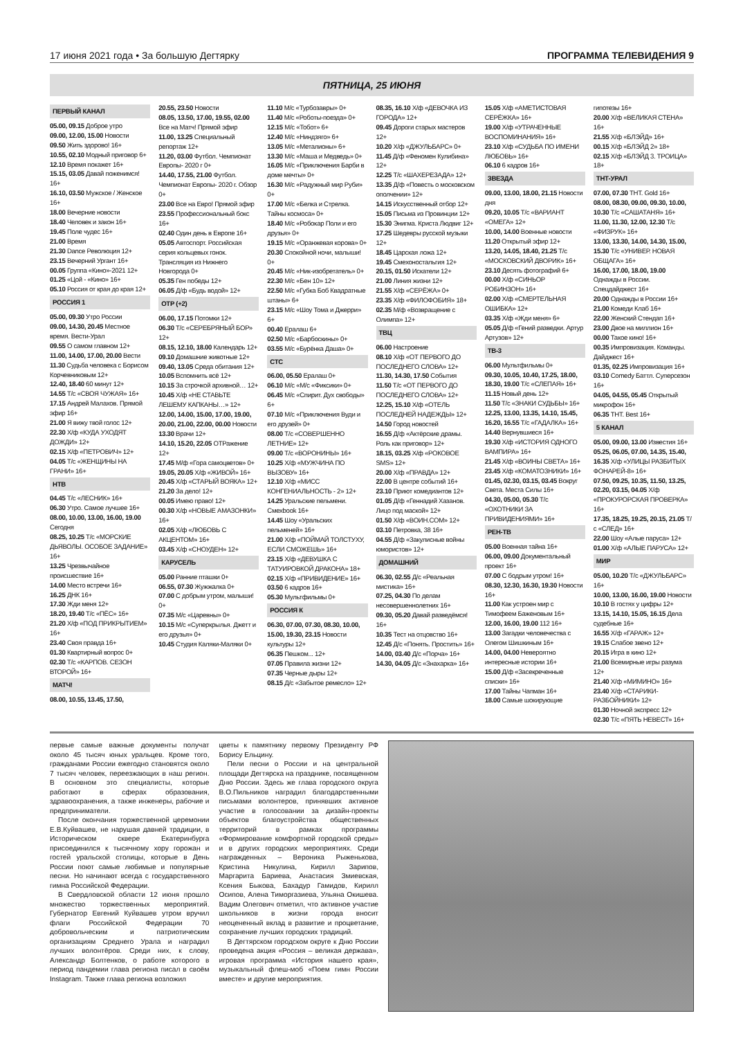17 июня 2021 года • За большую Дегтярку ПРОГРАММА ТЕЛЕВИДЕНИЯ 9
ПЯТНИЦА, 25 ИЮНЯ
ПЕРВЫЙ КАНАЛ
05.00, 09.15 Доброе утро
09.00, 12.00, 15.00 Новости
09.50 Жить здорово! 16+
10.55, 02.10 Модный приговор 6+
12.10 Время покажет 16+
15.15, 03.05 Давай поженимся! 16+
16.10, 03.50 Мужское / Женское 16+
18.00 Вечерние новости
18.40 Человек и закон 16+
19.45 Поле чудес 16+
21.00 Время
21.30 Dance Революция 12+
23.15 Вечерний Ургант 16+
00.05 Группа «Кино»-2021 12+
01.25 «Цой - «Кино» 16+
05.10 Россия от края до края 12+
РОССИЯ 1
05.00, 09.30 Утро России
09.00, 14.30, 20.45 Местное время. Вести-Урал
09.55 О самом главном 12+
11.00, 14.00, 17.00, 20.00 Вести
11.30 Судьба человека с Борисом Корчевниковым 12+
12.40, 18.40 60 минут 12+
14.55 Т/с «СВОЯ ЧУЖАЯ» 16+
17.15 Андрей Малахов. Прямой эфир 16+
21.00 Я вижу твой голос 12+
22.30 Х/ф «КУДА УХОДЯТ ДОЖДИ» 12+
02.15 Х/ф «ПЕТРОВИЧ» 12+
04.05 Т/с «ЖЕНЩИНЫ НА ГРАНИ» 16+
НТВ
04.45 Т/с «ЛЕСНИК» 16+
06.30 Утро. Самое лучшее 16+
08.00, 10.00, 13.00, 16.00, 19.00 Сегодня
08.25, 10.25 Т/с «МОРСКИЕ ДЬЯВОЛЫ. ОСОБОЕ ЗАДАНИЕ» 16+
13.25 Чрезвычайное происшествие 16+
14.00 Место встречи 16+
16.25 ДНК 16+
17.30 Жди меня 12+
18.20, 19.40 Т/с «ПЁС» 16+
21.20 Х/ф «ПОД ПРИКРЫТИЕМ» 16+
23.40 Своя правда 16+
01.30 Квартирный вопрос 0+
02.30 Т/с «КАРПОВ. СЕЗОН ВТОРОЙ» 16+
МАТЧ!
08.00, 10.55, 13.45, 17.50,
20.55, 23.50 Новости
08.05, 13.50, 17.00, 19.55, 02.00 Все на Матч! Прямой эфир
11.00, 13.25 Специальный репортаж 12+
11.20, 03.00 Футбол. Чемпионат Европы- 2020 г 0+
14.40, 17.55, 21.00 Футбол. Чемпионат Европы- 2020 г. Обзор 0+
23.00 Все на Евро! Прямой эфир
23.55 Профессиональный бокс 16+
02.40 Один день в Европе 16+
05.05 Автоспорт. Российская серия кольцевых гонок. Трансляция из Нижнего Новгорода 0+
05.35 Ген победы 12+
06.05 Д/ф «Будь водой» 12+
ОТР (+2)
06.00, 17.15 Потомки 12+
06.30 Т/с «СЕРЕБРЯНЫЙ БОР» 12+
08.15, 12.10, 18.00 Календарь 12+
09.10 Домашние животные 12+
09.40, 13.05 Среда обитания 12+
10.05 Вспомнить всё 12+
10.15 За строчкой архивной… 12+
10.45 Х/ф «НЕ СТАВЬТЕ ЛЕШЕМУ КАПКАНЫ…» 12+
12.00, 14.00, 15.00, 17.00, 19.00, 20.00, 21.00, 22.00, 00.00 Новости
13.30 Врачи 12+
14.10, 15.20, 22.05 ОТРажение 12+
17.45 М/ф «Гора самоцветов» 0+
19.05, 20.05 Х/ф «ЖИВОЙ» 16+
20.45 Х/ф «СТАРЫЙ ВОЯКА» 12+
21.20 За дело! 12+
00.05 Имею право! 12+
00.30 Х/ф «НОВЫЕ АМАЗОНКИ» 16+
02.05 Х/ф «ЛЮБОВЬ С АКЦЕНТОМ» 16+
03.45 Х/ф «СНОУДЕН» 12+
КАРУСЕЛЬ
05.00 Ранние пташки 0+
06.55, 07.30 Жужжалка 0+
07.00 С добрым утром, малыши! 0+
07.35 М/с «Царевны» 0+
10.15 М/с «Суперкрылья. Джетт и его друзья» 0+
10.45 Студия Каляки-Маляки 0+
11.10 М/с «Турбозавры» 0+
11.40 М/с «Роботы-поезда» 0+
12.15 М/с «Тобот» 6+
12.40 М/с «Ниндзяго» 6+
13.05 М/с «Металионы» 6+
13.30 М/с «Маша и Медведь» 0+
16.05 М/с «Приключения Барби в доме мечты» 0+
16.30 М/с «Радужный мир Руби» 0+
17.00 М/с «Белка и Стрелка. Тайны космоса» 0+
18.40 М/с «Робокар Поли и его друзья» 0+
19.15 М/с «Оранжевая корова» 0+
20.30 Спокойной ночи, малыши! 0+
20.45 М/с «Ник-изобретатель» 0+
22.30 М/с «Бен 10» 12+
22.50 М/с «Губка Боб Квадратные штаны» 6+
23.15 М/с «Шоу Тома и Джерри» 6+
00.40 Ералаш 6+
02.50 М/с «Барбоскины» 0+
03.55 М/с «Бурёнка Даша» 0+
СТС
06.00, 05.50 Ералаш 0+
06.10 М/с «М/с «Фиксики» 0+
06.45 М/с «Спирит. Дух свободы» 6+
07.10 М/с «Приключения Вуди и его друзей» 0+
08.00 Т/с «СОВЕРШЕННО ЛЕТНИЕ» 12+
09.00 Т/с «ВОРОНИНЫ» 16+
10.25 Х/ф «МУЖЧИНА ПО ВЫЗОВУ» 16+
12.10 Х/ф «МИСС КОНГЕНИАЛЬНОСТЬ - 2» 12+
14.25 Уральские пельмени. Смехbook 16+
14.45 Шоу «Уральских пельменей» 16+
21.00 Х/ф «ПОЙМАЙ ТОЛСТУХУ, ЕСЛИ СМОЖЕШЬ» 16+
23.15 Х/ф «ДЕВУШКА С ТАТУИРОВКОЙ ДРАКОНА» 18+
02.15 Х/ф «ПРИВИДЕНИЕ» 16+
03.50 6 кадров 16+
05.30 Мультфильмы 0+
РОССИЯ К
06.30, 07.00, 07.30, 08.30, 10.00, 15.00, 19.30, 23.15 Новости культуры 12+
06.35 Пешком... 12+
07.05 Правила жизни 12+
07.35 Черные дыры 12+
08.15 Д/с «Забытое ремесло» 12+
08.35, 16.10 Х/ф «ДЕВОЧКА ИЗ ГОРОДА» 12+
09.45 Дороги старых мастеров 12+
10.20 Х/ф «ДЖУЛЬБАРС» 0+
11.45 Д/ф «Феномен Кулибина» 12+
12.25 Т/с «ШАХЕРЕЗАДА» 12+
13.35 Д/ф «Повесть о московском ополчении» 12+
14.15 Искусственный отбор 12+
15.05 Письма из Провинции 12+
15.30 Энигма. Криста Людвиг 12+
17.25 Шедевры русской музыки 12+
18.45 Царская ложа 12+
19.45 Смехоностальгия 12+
20.15, 01.50 Искатели 12+
21.00 Линия жизни 12+
21.55 Х/ф «СЕРЁЖА» 0+
23.35 Х/ф «ФИЛОФОБИЯ» 18+
02.35 М/ф «Возвращение с Олимпа» 12+
ТВЦ
06.00 Настроение
08.10 Х/ф «ОТ ПЕРВОГО ДО ПОСЛЕДНЕГО СЛОВА» 12+
11.30, 14.30, 17.50 События
11.50 Т/с «ОТ ПЕРВОГО ДО ПОСЛЕДНЕГО СЛОВА» 12+
12.25, 15.10 Х/ф «ОТЕЛЬ ПОСЛЕДНЕЙ НАДЕЖДЫ» 12+
14.50 Город новостей
16.55 Д/ф «Актёрские драмы. Роль как приговор» 12+
18.15, 03.25 Х/ф «РОКОВОЕ SMS» 12+
20.00 Х/ф «ПРАВДА» 12+
22.00 В центре событий 16+
23.10 Приют комедиантов 12+
01.05 Д/ф «Геннадий Хазанов. Лицо под маской» 12+
01.50 Х/ф «ВОИН.COM» 12+
03.10 Петровка, 38 16+
04.55 Д/ф «Закулисные войны юмористов» 12+
ДОМАШНИЙ
06.30, 02.55 Д/с «Реальная мистика» 16+
07.25, 04.30 По делам несовершеннолетних 16+
09.30, 05.20 Давай разведёмся! 16+
10.35 Тест на отцовство 16+
12.45 Д/с «Понять. Простить» 16+
14.00, 03.40 Д/с «Порча» 16+
14.30, 04.05 Д/с «Знахарка» 16+
15.05 Х/ф «АМЕТИСТОВАЯ СЕРЁЖКА» 16+
19.00 Х/ф «УТРАЧЕННЫЕ ВОСПОМИНАНИЯ» 16+
23.10 Х/ф «СУДЬБА ПО ИМЕНИ ЛЮБОВЬ» 16+
06.10 6 кадров 16+
ЗВЕЗДА
09.00, 13.00, 18.00, 21.15 Новости дня
09.20, 10.05 Т/с «ВАРИАНТ «ОМЕГА» 12+
10.00, 14.00 Военные новости
11.20 Открытый эфир 12+
13.20, 14.05, 18.40, 21.25 Т/с «МОСКОВСКИЙ ДВОРИК» 16+
23.10 Десять фотографий 6+
00.00 Х/ф «СИНЬОР РОБИНЗОН» 16+
02.00 Х/ф «СМЕРТЕЛЬНАЯ ОШИБКА» 12+
03.35 Х/ф «Жди меня» 6+
05.05 Д/ф «Гений разведки. Артур Артузов» 12+
ТВ-3
06.00 Мультфильмы 0+
09.30, 10.05, 10.40, 17.25, 18.00, 18.30, 19.00 Т/с «СЛЕПАЯ» 16+
11.15 Новый день 12+
11.50 Т/с «ЗНАКИ СУДЬБЫ» 16+
12.25, 13.00, 13.35, 14.10, 15.45, 16.20, 16.55 Т/с «ГАДАЛКА» 16+
14.40 Вернувшиеся 16+
19.30 Х/ф «ИСТОРИЯ ОДНОГО ВАМПИРА» 16+
21.45 Х/ф «ВОИНЫ СВЕТА» 16+
23.45 Х/ф «КОМАТОЗНИКИ» 16+
01.45, 02.30, 03.15, 03.45 Вокруг Света. Места Силы 16+
04.30, 05.00, 05.30 Т/с «ОХОТНИКИ ЗА ПРИВИДЕНИЯМИ» 16+
РЕН-ТВ
05.00 Военная тайна 16+
06.00, 09.00 Документальный проект 16+
07.00 С бодрым утром! 16+
08.30, 12.30, 16.30, 19.30 Новости 16+
11.00 Как устроен мир с Тимофеем Баженовым 16+
12.00, 16.00, 19.00 112 16+
13.00 Загадки человечества с Олегом Шишкиным 16+
14.00, 04.00 Невероятно интересные истории 16+
15.00 Д/ф «Засекреченные списки» 16+
17.00 Тайны Чапман 16+
18.00 Самые шокирующие
гипотезы 16+
20.00 Х/ф «ВЕЛИКАЯ СТЕНА» 16+
21.55 Х/ф «БЛЭЙД» 16+
00.15 Х/ф «БЛЭЙД 2» 18+
02.15 Х/ф «БЛЭЙД 3. ТРОИЦА» 18+
ТНТ-УРАЛ
07.00, 07.30 ТНТ. Gold 16+
08.00, 08.30, 09.00, 09.30, 10.00, 10.30 Т/с «САШАТАНЯ» 16+
11.00, 11.30, 12.00, 12.30 Т/с «ФИЗРУК» 16+
13.00, 13.30, 14.00, 14.30, 15.00, 15.30 Т/с «УНИВЕР. НОВАЯ ОБЩАГА» 16+
16.00, 17.00, 18.00, 19.00 Однажды в России. Спецдайджест 16+
20.00 Однажды в России 16+
21.00 Комеди Клаб 16+
22.00 Женский Стендап 16+
23.00 Двое на миллион 16+
00.00 Такое кино! 16+
00.35 Импровизация. Команды. Дайджест 16+
01.35, 02.25 Импровизация 16+
03.10 Comedy Баттл. Суперсезон 16+
04.05, 04.55, 05.45 Открытый микрофон 16+
06.35 ТНТ. Best 16+
5 КАНАЛ
05.00, 09.00, 13.00 Известия 16+
05.25, 06.05, 07.00, 14.35, 15.40, 16.35 Х/ф «УЛИЦЫ РАЗБИТЫХ ФОНАРЕЙ-8» 16+
07.50, 09.25, 10.35, 11.50, 13.25, 02.20, 03.15, 04.05 Х/ф «ПРОКУРОРСКАЯ ПРОВЕРКА» 16+
17.35, 18.25, 19.25, 20.15, 21.05 Т/с «СЛЕД» 16+
22.00 Шоу «Алые паруса» 12+
01.00 Х/ф «АЛЫЕ ПАРУСА» 12+
МИР
05.00, 10.20 Т/с «ДЖУЛЬБАРС» 16+
10.00, 13.00, 16.00, 19.00 Новости
10.10 В гостях у цифры 12+
13.15, 14.10, 15.05, 16.15 Дела судебные 16+
16.55 Х/ф «ГАРАЖ» 12+
19.15 Слабое звено 12+
20.15 Игра в кино 12+
21.00 Всемирные игры разума 12+
21.40 Х/ф «МИМИНО» 16+
23.40 Х/ф «СТАРИКИ-РАЗБОЙНИКИ» 12+
01.30 Ночной экспресс 12+
02.30 Т/с «ПЯТЬ НЕВЕСТ» 16+
первые самые важные документы получат около 45 тысяч юных уральцев. Кроме того, гражданами России ежегодно становятся около 7 тысяч человек, переезжающих в наш регион. В основном это специалисты, которые работают в сферах образования, здравоохранения, а также инженеры, рабочие и предприниматели.
После окончания торжественной церемонии Е.В.Куйвашев, не нарушая давней традиции, в Историческом сквере Екатеринбурга присоединился к тысячному хору горожан и гостей уральской столицы, которые в День России поют самые любимые и популярные песни. Но начинают всегда с государственного гимна Российской Федерации.
В Свердловской области 12 июня прошло множество торжественных мероприятий. Губернатор Евгений Куйвашев утром вручил флаги Российской Федерации 70 добровольческим и патриотическим организациям Среднего Урала и наградил лучших волонтёров. Среди них, к слову, Александр Болтенков, о работе которого в период пандемии глава региона писал в своём Instagram. Также глава региона возложил
цветы к памятнику первому Президенту РФ Борису Ельцину.
Пели песни о России и на центральной площади Дегтярска на празднике, посвященном Дню России. Здесь же глава городского округа В.О.Пильников наградил благодарственными письмами волонтеров, принявших активное участие в голосовании за дизайн-проекты объектов благоустройства общественных территорий в рамках программы «Формирование комфортной городской среды» и в других городских мероприятиях. Среди награжденных – Вероника Рыженькова, Кристина Никулина, Кирилл Зарипов, Маргарита Бариева, Анастасия Змиевская, Ксения Быкова, Бахадур Гамидов, Кирилл Осипов, Алена Тиморгазиева, Ульяна Окишева. Вадим Олегович отметил, что активное участие школьников в жизни города вносит неоцененный вклад в развитие и процветание, сохранение лучших городских традиций.
В Дегтярском городском округе к Дню России проведена акция «Россия – великая держава», игровая программа «История нашего края», музыкальный флеш-моб «Поем гимн России вместе» и другие мероприятия.